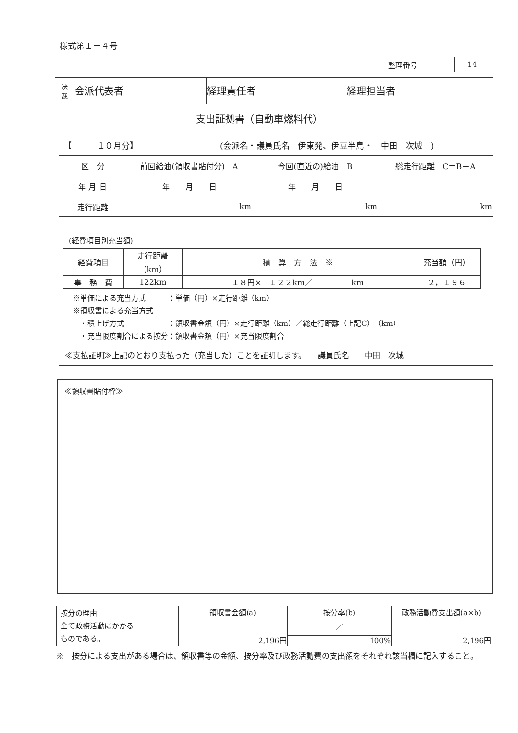様式第１－４号
| 整理番号 | 14 |
| 決 裁 | 会派代表者 | | 経理責任者 | | 経理担当者 | |
支出証拠書（自動車燃料代）
【　　　１０月分】
(会派名・議員氏名　伊東発、伊豆半島・　中田　次城　)
| 区 分 | 前回給油(領収書貼付分) A | 今回(直近の)給油 B | 総走行距離 C＝B－A |
| 年 月 日 | 年 月 日 | 年 月 日 | |
| 走行距離 | km | km | km |
(経費項目別充当額)
| 経費項目 | 走行距離（km） | 積 算 方 法 ※ | 充当額（円） |
| 事 務 費 | 122km | １８円× １２２km／ km | ２，１９６ |
※単価による充当方式　　　：単価（円）×走行距離（km）
※領収書による充当方式
　・積上げ方式　　　　　　：領収書金額（円）×走行距離（km）／総走行距離（上記C）（km）
　・充当限度割合による按分：領収書金額（円）×充当限度割合
≪支払証明≫上記のとおり支払った（充当した）ことを証明します。　　議員氏名　　中田　次城
≪領収書貼付枠≫
| 按分の理由 全て政務活動にかかる ものである。 | 領収書金額(a) | 按分率(b) | 政務活動費支出額(a×b) |
| | 2,196円 | ／ | 2,196円 |
| | | 100% | |
※　按分による支出がある場合は、領収書等の金額、按分率及び政務活動費の支出額をそれぞれ該当欄に記入すること。